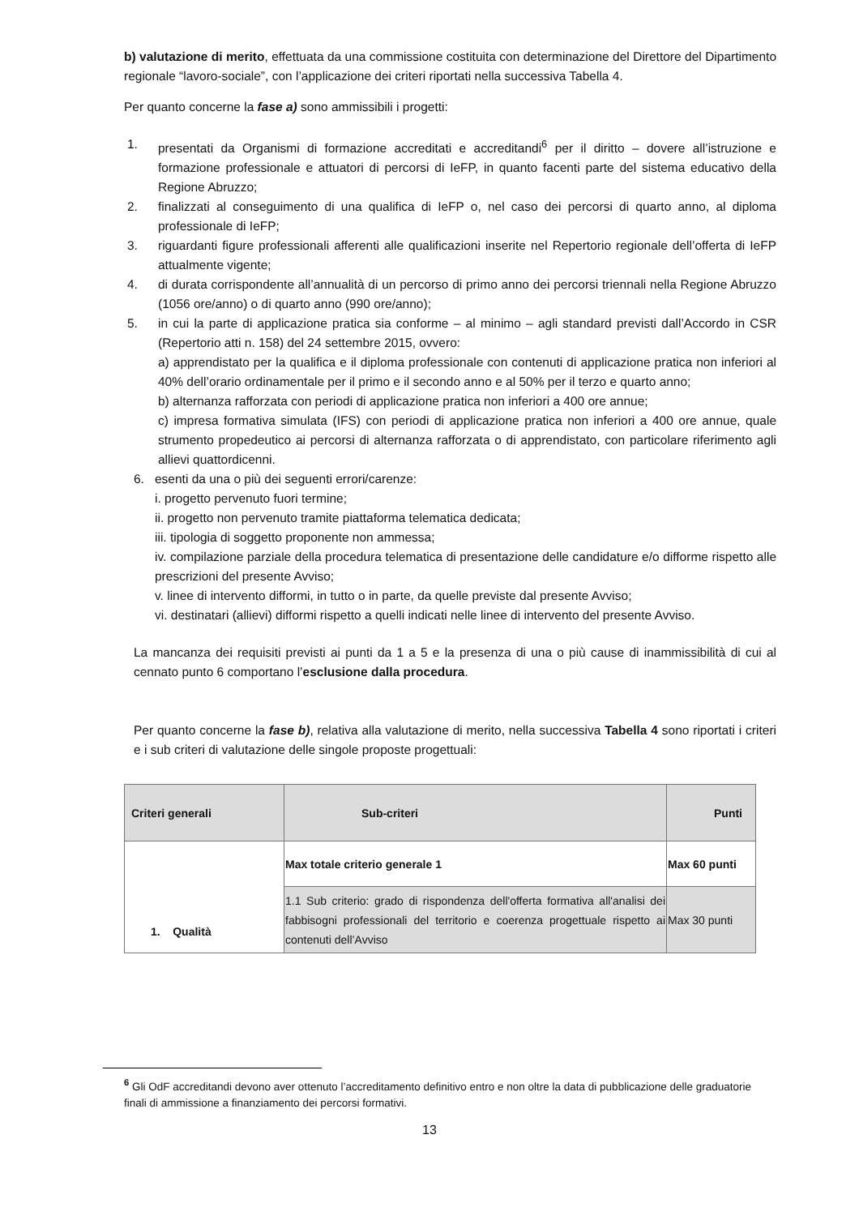b) valutazione di merito, effettuata da una commissione costituita con determinazione del Direttore del Dipartimento regionale “lavoro-sociale”, con l’applicazione dei criteri riportati nella successiva Tabella 4.
Per quanto concerne la fase a) sono ammissibili i progetti:
1. presentati da Organismi di formazione accreditati e accreditandi<sup>6</sup> per il diritto – dovere all’istruzione e formazione professionale e attuatori di percorsi di IeFP, in quanto facenti parte del sistema educativo della Regione Abruzzo;
2. finalizzati al conseguimento di una qualifica di IeFP o, nel caso dei percorsi di quarto anno, al diploma professionale di IeFP;
3. riguardanti figure professionali afferenti alle qualificazioni inserite nel Repertorio regionale dell’offerta di IeFP attualmente vigente;
4. di durata corrispondente all’annualità di un percorso di primo anno dei percorsi triennali nella Regione Abruzzo (1056 ore/anno) o di quarto anno (990 ore/anno);
5. in cui la parte di applicazione pratica sia conforme – al minimo – agli standard previsti dall’Accordo in CSR (Repertorio atti n. 158) del 24 settembre 2015, ovvero:
a) apprendistato per la qualifica e il diploma professionale con contenuti di applicazione pratica non inferiori al 40% dell’orario ordinamentale per il primo e il secondo anno e al 50% per il terzo e quarto anno;
b) alternanza rafforzata con periodi di applicazione pratica non inferiori a 400 ore annue;
c) impresa formativa simulata (IFS) con periodi di applicazione pratica non inferiori a 400 ore annue, quale strumento propedeutico ai percorsi di alternanza rafforzata o di apprendistato, con particolare riferimento agli allievi quattordicenni.
6. esenti da una o più dei seguenti errori/carenze:
i. progetto pervenuto fuori termine;
ii. progetto non pervenuto tramite piattaforma telematica dedicata;
iii. tipologia di soggetto proponente non ammessa;
iv. compilazione parziale della procedura telematica di presentazione delle candidature e/o difforme rispetto alle prescrizioni del presente Avviso;
v. linee di intervento difformi, in tutto o in parte, da quelle previste dal presente Avviso;
vi. destinatari (allievi) difformi rispetto a quelli indicati nelle linee di intervento del presente Avviso.
La mancanza dei requisiti previsti ai punti da 1 a 5 e la presenza di una o più cause di inammissibilità di cui al cennato punto 6 comportano l’esclusione dalla procedura.
Per quanto concerne la fase b), relativa alla valutazione di merito, nella successiva Tabella 4 sono riportati i criteri e i sub criteri di valutazione delle singole proposte progettuali:
| Criteri generali | Sub-criteri | Punti |
| --- | --- | --- |
| 1. Qualità | Max totale criterio generale 1 | Max 60 punti |
| | 1.1 Sub criterio: grado di rispondenza dell'offerta formativa all'analisi dei fabbisogni professionali del territorio e coerenza progettuale rispetto ai contenuti dell’Avviso | Max 30 punti |
<sup>6</sup> Gli OdF accreditandi devono aver ottenuto l’accreditamento definitivo entro e non oltre la data di pubblicazione delle graduatorie finali di ammissione a finanziamento dei percorsi formativi.
13